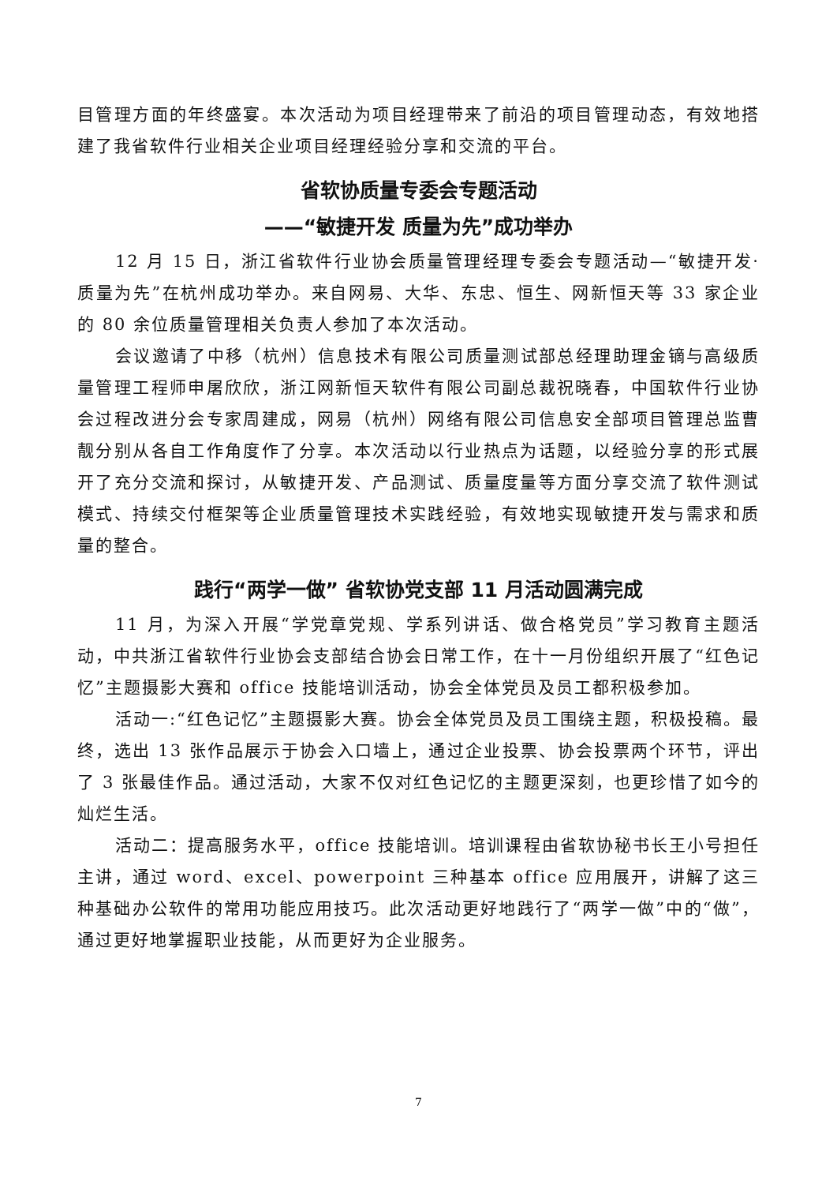目管理方面的年终盛宴。本次活动为项目经理带来了前沿的项目管理动态，有效地搭建了我省软件行业相关企业项目经理经验分享和交流的平台。
省软协质量专委会专题活动
——“敏捷开发 质量为先”成功举办
12 月 15 日，浙江省软件行业协会质量管理经理专委会专题活动—“敏捷开发·质量为先”在杭州成功举办。来自网易、大华、东忠、恒生、网新恒天等 33 家企业的 80 余位质量管理相关负责人参加了本次活动。
会议邀请了中移（杭州）信息技术有限公司质量测试部总经理助理金镝与高级质量管理工程师申屠欣欣，浙江网新恒天软件有限公司副总裁祝晓春，中国软件行业协会过程改进分会专家周建成，网易（杭州）网络有限公司信息安全部项目管理总监曹靓分别从各自工作角度作了分享。本次活动以行业热点为话题，以经验分享的形式展开了充分交流和探讨，从敏捷开发、产品测试、质量度量等方面分享交流了软件测试模式、持续交付框架等企业质量管理技术实践经验，有效地实现敏捷开发与需求和质量的整合。
践行“两学一做” 省软协党支部 11 月活动圆满完成
11 月，为深入开展“学党章党规、学系列讲话、做合格党员”学习教育主题活动，中共浙江省软件行业协会支部结合协会日常工作，在十一月份组织开展了“红色记忆”主题摄影大赛和 office 技能培训活动，协会全体党员及员工都积极参加。
活动一:“红色记忆”主题摄影大赛。协会全体党员及员工围绕主题，积极投稿。最终，选出 13 张作品展示于协会入口墙上，通过企业投票、协会投票两个环节，评出了 3 张最佳作品。通过活动，大家不仅对红色记忆的主题更深刻，也更珍惜了如今的灿烂生活。
活动二：提高服务水平，office 技能培训。培训课程由省软协秘书长王小号担任主讲，通过 word、excel、powerpoint 三种基本 office 应用展开，讲解了这三种基础办公软件的常用功能应用技巧。此次活动更好地践行了“两学一做”中的“做”，通过更好地掌握职业技能，从而更好为企业服务。
7